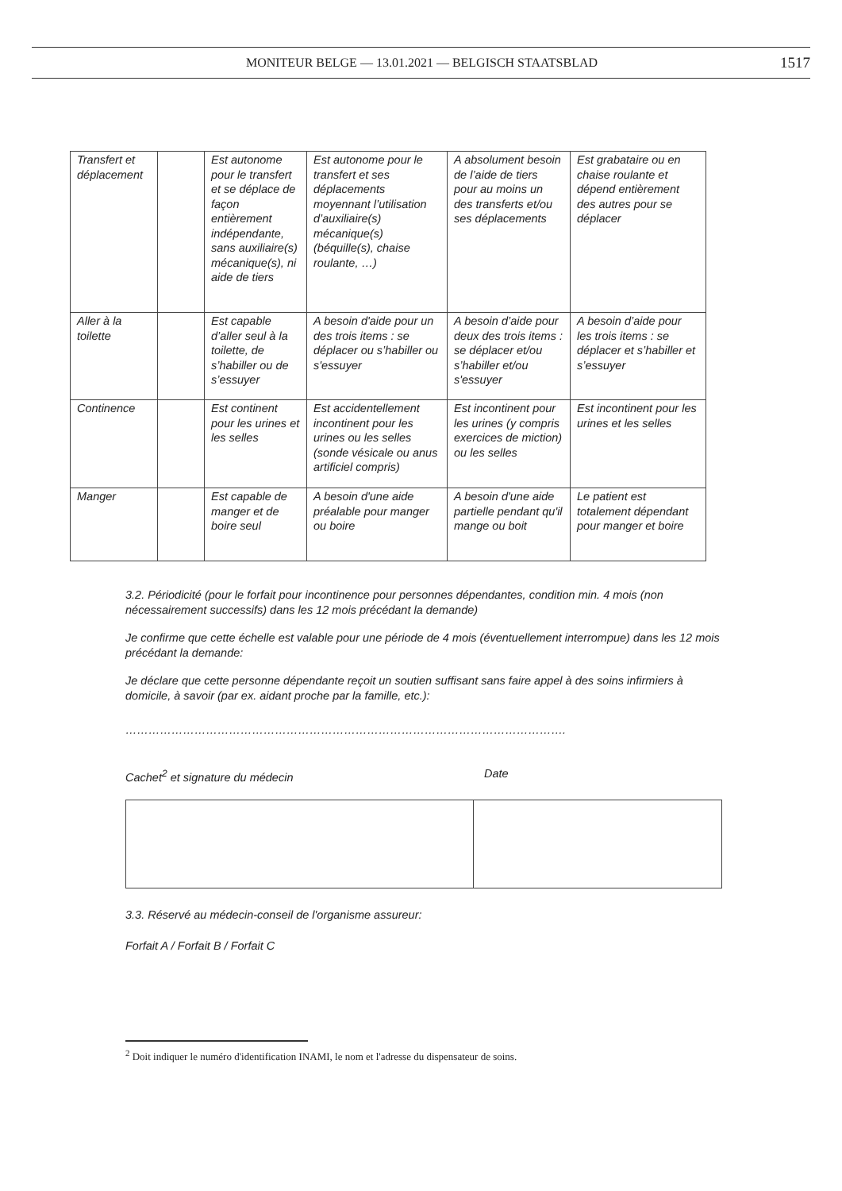MONITEUR BELGE — 13.01.2021 — BELGISCH STAATSBLAD 1517
| Transfert et déplacement | | Est autonome pour le transfert et se déplace de façon entièrement indépendante, sans auxiliaire(s) mécanique(s), ni aide de tiers | Est autonome pour le transfert et ses déplacements moyennant l’utilisation d’auxiliaire(s) mécanique(s) (béquille(s), chaise roulante, …) | A absolument besoin de l’aide de tiers pour au moins un des transferts et/ou ses déplacements | Est grabataire ou en chaise roulante et dépend entièrement des autres pour se déplacer |
| Aller à la toilette | | Est capable d’aller seul à la toilette, de s’habiller ou de s’essuyer | A besoin d'aide pour un des trois items : se déplacer ou s’habiller ou s'essuyer | A besoin d’aide pour deux des trois items : se déplacer et/ou s’habiller et/ou s'essuyer | A besoin d’aide pour les trois items : se déplacer et s’habiller et s’essuyer |
| Continence | | Est continent pour les urines et les selles | Est accidentellement incontinent pour les urines ou les selles (sonde vésicale ou anus artificiel compris) | Est incontinent pour les urines (y compris exercices de miction) ou les selles | Est incontinent pour les urines et les selles |
| Manger | | Est capable de manger et de boire seul | A besoin d'une aide préalable pour manger ou boire | A besoin d'une aide partielle pendant qu'il mange ou boit | Le patient est totalement dépendant pour manger et boire |
3.2. Périodicité (pour le forfait pour incontinence pour personnes dépendantes, condition min. 4 mois (non nécessairement successifs) dans les 12 mois précédant la demande)
Je confirme que cette échelle est valable pour une période de 4 mois (éventuellement interrompue) dans les 12 mois précédant la demande:
Je déclare que cette personne dépendante reçoit un soutien suffisant sans faire appel à des soins infirmiers à domicile, à savoir (par ex. aidant proche par la famille, etc.):
…………………………………………………………………………………………………….
Cachet<sup>2</sup> et signature du médecin Date
3.3. Réservé au médecin-conseil de l'organisme assureur:
Forfait A / Forfait B / Forfait C
<sup>2</sup> Doit indiquer le numéro d'identification INAMI, le nom et l'adresse du dispensateur de soins.